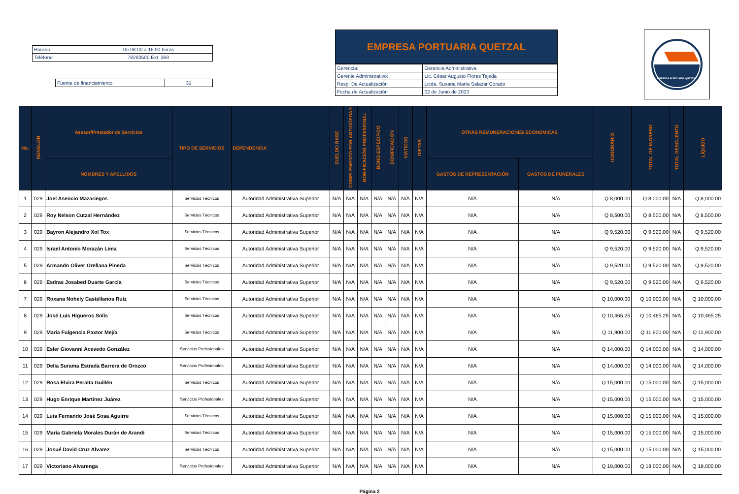| Horario | De 08:00 a 16:00 horas |
| Teléfono | 78283500 Ext. 369 |
| Fuente de financiamiento | 31 |
EMPRESA PORTUARIA QUETZAL
| Gerencia: | Gerencia Administrativa |
| Gerente Administrativo: | Lic. César Augusto Flores Tejeda |
| Resp. De Actualización | Licda. Susana María Salazar Corado |
| Fecha de Actualización | 02 de Junio de 2023 |
EMPRESA PORTUARIA QUETZAL
| No. | RENGLON | Asesor/Prestador de Servicios | TIPO DE SERVICIOS | DEPENDENCIA | SUELDO BASE | COMPLEMENTO POR ANTIGÜEDAD | BONIFICACIÓN PROFESIONAL | BONO ESPECÍFICO | BONIFICACIÓN | VIATICOS | DIETAS | OTRAS REMUNERACIONES ECONOMICAS | | HONORARIO | TOTAL DE INGRESO | TOTAL DESCUENTO | LÍQUIDO |
| --- | --- | --- | --- | --- | --- | --- | --- | --- | --- | --- | --- | --- | --- | --- | --- | --- | --- |
| | | NOMBRES Y APELLIDOS | | | | | | | | | | GASTOS DE REPRESENTACIÓN | GASTOS DE FUNERALES | | | | |
| 1 | 029 | Joel Asencio Mazariegos | Servicios Técnicos | Autoridad Administrativa Superior | N/A | N/A | N/A | N/A | N/A | N/A | N/A | N/A | N/A | Q 8,000.00 | Q 8,000.00 | N/A | Q 8,000.00 |
| 2 | 029 | Roy Nelson Cutzal Hernández | Servicios Técnicos | Autoridad Administrativa Superior | N/A | N/A | N/A | N/A | N/A | N/A | N/A | N/A | N/A | Q 8,500.00 | Q 8,500.00 | N/A | Q 8,500.00 |
| 3 | 029 | Bayron Alejandro Xol Tox | Servicios Técnicos | Autoridad Administrativa Superior | N/A | N/A | N/A | N/A | N/A | N/A | N/A | N/A | N/A | Q 9,520.00 | Q 9,520.00 | N/A | Q 9,520.00 |
| 4 | 029 | Israel Antonio Morazán Lima | Servicios Técnicos | Autoridad Administrativa Superior | N/A | N/A | N/A | N/A | N/A | N/A | N/A | N/A | N/A | Q 9,520.00 | Q 9,520.00 | N/A | Q 9,520.00 |
| 5 | 029 | Armando Oliver Orellana Pineda | Servicios Técnicos | Autoridad Administrativa Superior | N/A | N/A | N/A | N/A | N/A | N/A | N/A | N/A | N/A | Q 9,520.00 | Q 9,520.00 | N/A | Q 9,520.00 |
| 6 | 029 | Esdras Josabed Duarte García | Servicios Técnicos | Autoridad Administrativa Superior | N/A | N/A | N/A | N/A | N/A | N/A | N/A | N/A | N/A | Q 9,520.00 | Q 9,520.00 | N/A | Q 9,520.00 |
| 7 | 029 | Roxana Nohely Castellanos Ruíz | Servicios Técnicos | Autoridad Administrativa Superior | N/A | N/A | N/A | N/A | N/A | N/A | N/A | N/A | N/A | Q 10,000.00 | Q 10,000.00 | N/A | Q 10,000.00 |
| 8 | 029 | José Luis Higueros Solís | Servicios Técnicos | Autoridad Administrativa Superior | N/A | N/A | N/A | N/A | N/A | N/A | N/A | N/A | N/A | Q 10,465.25 | Q 10,465.25 | N/A | Q 10,465.25 |
| 9 | 029 | María Fulgencia Paxtor Mejía | Servicios Técnicos | Autoridad Administrativa Superior | N/A | N/A | N/A | N/A | N/A | N/A | N/A | N/A | N/A | Q 11,900.00 | Q 11,900.00 | N/A | Q 11,900.00 |
| 10 | 029 | Esler Giovanni Acevedo González | Servicios Profesionales | Autoridad Administrativa Superior | N/A | N/A | N/A | N/A | N/A | N/A | N/A | N/A | N/A | Q 14,000.00 | Q 14,000.00 | N/A | Q 14,000.00 |
| 11 | 029 | Delia Surama Estrada Barrera de Orozco | Servicios Profesionales | Autoridad Administrativa Superior | N/A | N/A | N/A | N/A | N/A | N/A | N/A | N/A | N/A | Q 14,000.00 | Q 14,000.00 | N/A | Q 14,000.00 |
| 12 | 029 | Rosa Elvira Peralta Guillén | Servicios Técnicos | Autoridad Administrativa Superior | N/A | N/A | N/A | N/A | N/A | N/A | N/A | N/A | N/A | Q 15,000.00 | Q 15,000.00 | N/A | Q 15,000.00 |
| 13 | 029 | Hugo Enrique Martínez Juárez | Servicios Profesionales | Autoridad Administrativa Superior | N/A | N/A | N/A | N/A | N/A | N/A | N/A | N/A | N/A | Q 15,000.00 | Q 15,000.00 | N/A | Q 15,000.00 |
| 14 | 029 | Luis Fernando José Sosa Aguirre | Servicios Técnicos | Autoridad Administrativa Superior | N/A | N/A | N/A | N/A | N/A | N/A | N/A | N/A | N/A | Q 15,000.00 | Q 15,000.00 | N/A | Q 15,000.00 |
| 15 | 029 | María Gabriela Morales Durán de Arandi | Servicios Técnicos | Autoridad Administrativa Superior | N/A | N/A | N/A | N/A | N/A | N/A | N/A | N/A | N/A | Q 15,000.00 | Q 15,000.00 | N/A | Q 15,000.00 |
| 16 | 029 | Josué David Cruz Alvarez | Servicios Técnicos | Autoridad Administrativa Superior | N/A | N/A | N/A | N/A | N/A | N/A | N/A | N/A | N/A | Q 15,000.00 | Q 15,000.00 | N/A | Q 15,000.00 |
| 17 | 029 | Victoriano Alvarenga | Servicios Profesionales | Autoridad Administrativa Superior | N/A | N/A | N/A | N/A | N/A | N/A | N/A | N/A | N/A | Q 18,000.00 | Q 18,000.00 | N/A | Q 18,000.00 |
Página 2